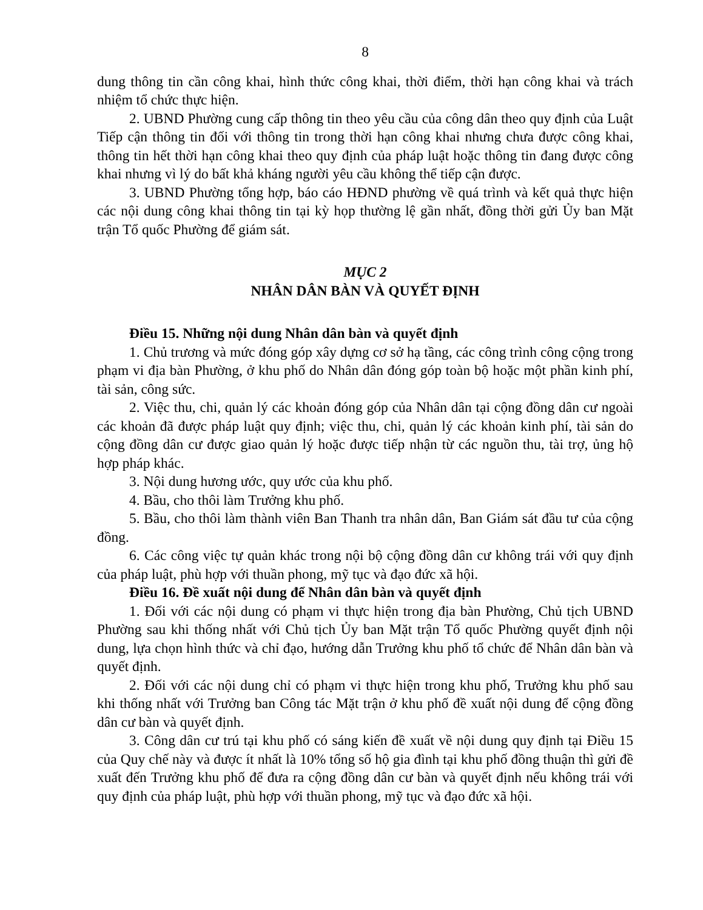8
dung thông tin cần công khai, hình thức công khai, thời điểm, thời hạn công khai và trách nhiệm tổ chức thực hiện.
2. UBND Phường cung cấp thông tin theo yêu cầu của công dân theo quy định của Luật Tiếp cận thông tin đối với thông tin trong thời hạn công khai nhưng chưa được công khai, thông tin hết thời hạn công khai theo quy định của pháp luật hoặc thông tin đang được công khai nhưng vì lý do bất khả kháng người yêu cầu không thể tiếp cận được.
3. UBND Phường tổng hợp, báo cáo HĐND phường về quá trình và kết quả thực hiện các nội dung công khai thông tin tại kỳ họp thường lệ gần nhất, đồng thời gửi Ủy ban Mặt trận Tổ quốc Phường để giám sát.
MỤC 2
NHÂN DÂN BÀN VÀ QUYẾT ĐỊNH
Điều 15. Những nội dung Nhân dân bàn và quyết định
1. Chủ trương và mức đóng góp xây dựng cơ sở hạ tầng, các công trình công cộng trong phạm vi địa bàn Phường, ở khu phố do Nhân dân đóng góp toàn bộ hoặc một phần kinh phí, tài sản, công sức.
2. Việc thu, chi, quản lý các khoản đóng góp của Nhân dân tại cộng đồng dân cư ngoài các khoản đã được pháp luật quy định; việc thu, chi, quản lý các khoản kinh phí, tài sản do cộng đồng dân cư được giao quản lý hoặc được tiếp nhận từ các nguồn thu, tài trợ, ủng hộ hợp pháp khác.
3. Nội dung hương ước, quy ước của khu phố.
4. Bầu, cho thôi làm Trưởng khu phố.
5. Bầu, cho thôi làm thành viên Ban Thanh tra nhân dân, Ban Giám sát đầu tư của cộng đồng.
6. Các công việc tự quản khác trong nội bộ cộng đồng dân cư không trái với quy định của pháp luật, phù hợp với thuần phong, mỹ tục và đạo đức xã hội.
Điều 16. Đề xuất nội dung để Nhân dân bàn và quyết định
1. Đối với các nội dung có phạm vi thực hiện trong địa bàn Phường, Chủ tịch UBND Phường sau khi thống nhất với Chủ tịch Ủy ban Mặt trận Tổ quốc Phường quyết định nội dung, lựa chọn hình thức và chỉ đạo, hướng dẫn Trưởng khu phố tổ chức để Nhân dân bàn và quyết định.
2. Đối với các nội dung chỉ có phạm vi thực hiện trong khu phố, Trưởng khu phố sau khi thống nhất với Trưởng ban Công tác Mặt trận ở khu phố đề xuất nội dung để cộng đồng dân cư bàn và quyết định.
3. Công dân cư trú tại khu phố có sáng kiến đề xuất về nội dung quy định tại Điều 15 của Quy chế này và được ít nhất là 10% tổng số hộ gia đình tại khu phố đồng thuận thì gửi đề xuất đến Trưởng khu phố để đưa ra cộng đồng dân cư bàn và quyết định nếu không trái với quy định của pháp luật, phù hợp với thuần phong, mỹ tục và đạo đức xã hội.